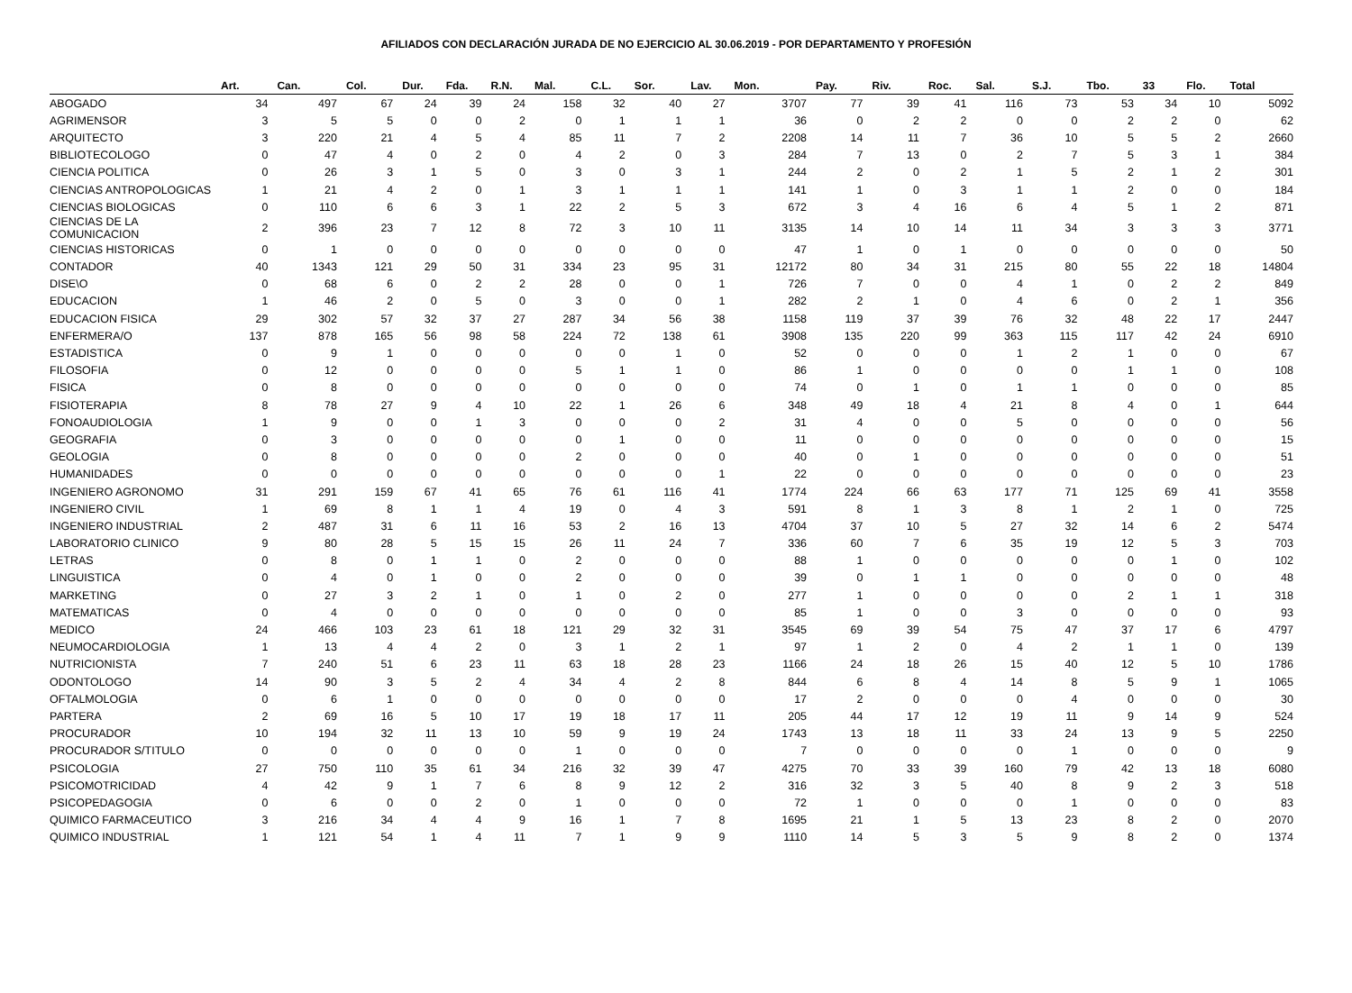AFILIADOS CON DECLARACIÓN JURADA DE NO EJERCICIO AL 30.06.2019 - POR DEPARTAMENTO Y PROFESIÓN
| | Art. | Can. | Col. | Dur. | Fda. | R.N. | Mal. | C.L. | Sor. | Lav. | Mon. | Pay. | Riv. | Roc. | Sal. | S.J. | Tbo. | 33 | Flo. | Total |
| --- | --- | --- | --- | --- | --- | --- | --- | --- | --- | --- | --- | --- | --- | --- | --- | --- | --- | --- | --- | --- |
| ABOGADO | 34 | 497 | 67 | 24 | 39 | 24 | 158 | 32 | 40 | 27 | 3707 | 77 | 39 | 41 | 116 | 73 | 53 | 34 | 10 | 5092 |
| AGRIMENSOR | 3 | 5 | 5 | 0 | 0 | 2 | 0 | 1 | 1 | 1 | 36 | 0 | 2 | 2 | 0 | 0 | 2 | 2 | 0 | 62 |
| ARQUITECTO | 3 | 220 | 21 | 4 | 5 | 4 | 85 | 11 | 7 | 2 | 2208 | 14 | 11 | 7 | 36 | 10 | 5 | 5 | 2 | 2660 |
| BIBLIOTECOLOGO | 0 | 47 | 4 | 0 | 2 | 0 | 4 | 2 | 0 | 3 | 284 | 7 | 13 | 0 | 2 | 7 | 5 | 3 | 1 | 384 |
| CIENCIA POLITICA | 0 | 26 | 3 | 1 | 5 | 0 | 3 | 0 | 3 | 1 | 244 | 2 | 0 | 2 | 1 | 5 | 2 | 1 | 2 | 301 |
| CIENCIAS ANTROPOLOGICAS | 1 | 21 | 4 | 2 | 0 | 1 | 3 | 1 | 1 | 1 | 141 | 1 | 0 | 3 | 1 | 1 | 2 | 0 | 0 | 184 |
| CIENCIAS BIOLOGICAS | 0 | 110 | 6 | 6 | 3 | 1 | 22 | 2 | 5 | 3 | 672 | 3 | 4 | 16 | 6 | 4 | 5 | 1 | 2 | 871 |
| CIENCIAS DE LA COMUNICACION | 2 | 396 | 23 | 7 | 12 | 8 | 72 | 3 | 10 | 11 | 3135 | 14 | 10 | 14 | 11 | 34 | 3 | 3 | 3 | 3771 |
| CIENCIAS HISTORICAS | 0 | 1 | 0 | 0 | 0 | 0 | 0 | 0 | 0 | 0 | 47 | 1 | 0 | 1 | 0 | 0 | 0 | 0 | 0 | 50 |
| CONTADOR | 40 | 1343 | 121 | 29 | 50 | 31 | 334 | 23 | 95 | 31 | 12172 | 80 | 34 | 31 | 215 | 80 | 55 | 22 | 18 | 14804 |
| DISE\O | 0 | 68 | 6 | 0 | 2 | 2 | 28 | 0 | 0 | 1 | 726 | 7 | 0 | 0 | 4 | 1 | 0 | 2 | 2 | 849 |
| EDUCACION | 1 | 46 | 2 | 0 | 5 | 0 | 3 | 0 | 0 | 1 | 282 | 2 | 1 | 0 | 4 | 6 | 0 | 2 | 1 | 356 |
| EDUCACION FISICA | 29 | 302 | 57 | 32 | 37 | 27 | 287 | 34 | 56 | 38 | 1158 | 119 | 37 | 39 | 76 | 32 | 48 | 22 | 17 | 2447 |
| ENFERMERA/O | 137 | 878 | 165 | 56 | 98 | 58 | 224 | 72 | 138 | 61 | 3908 | 135 | 220 | 99 | 363 | 115 | 117 | 42 | 24 | 6910 |
| ESTADISTICA | 0 | 9 | 1 | 0 | 0 | 0 | 0 | 0 | 1 | 0 | 52 | 0 | 0 | 0 | 1 | 2 | 1 | 0 | 0 | 67 |
| FILOSOFIA | 0 | 12 | 0 | 0 | 0 | 0 | 5 | 1 | 1 | 0 | 86 | 1 | 0 | 0 | 0 | 0 | 1 | 1 | 0 | 108 |
| FISICA | 0 | 8 | 0 | 0 | 0 | 0 | 0 | 0 | 0 | 0 | 74 | 0 | 1 | 0 | 1 | 1 | 0 | 0 | 0 | 85 |
| FISIOTERAPIA | 8 | 78 | 27 | 9 | 4 | 10 | 22 | 1 | 26 | 6 | 348 | 49 | 18 | 4 | 21 | 8 | 4 | 0 | 1 | 644 |
| FONOAUDIOLOGIA | 1 | 9 | 0 | 0 | 1 | 3 | 0 | 0 | 0 | 2 | 31 | 4 | 0 | 0 | 5 | 0 | 0 | 0 | 0 | 56 |
| GEOGRAFIA | 0 | 3 | 0 | 0 | 0 | 0 | 0 | 1 | 0 | 0 | 11 | 0 | 0 | 0 | 0 | 0 | 0 | 0 | 0 | 15 |
| GEOLOGIA | 0 | 8 | 0 | 0 | 0 | 0 | 2 | 0 | 0 | 0 | 40 | 0 | 1 | 0 | 0 | 0 | 0 | 0 | 0 | 51 |
| HUMANIDADES | 0 | 0 | 0 | 0 | 0 | 0 | 0 | 0 | 0 | 1 | 22 | 0 | 0 | 0 | 0 | 0 | 0 | 0 | 0 | 23 |
| INGENIERO AGRONOMO | 31 | 291 | 159 | 67 | 41 | 65 | 76 | 61 | 116 | 41 | 1774 | 224 | 66 | 63 | 177 | 71 | 125 | 69 | 41 | 3558 |
| INGENIERO CIVIL | 1 | 69 | 8 | 1 | 1 | 4 | 19 | 0 | 4 | 3 | 591 | 8 | 1 | 3 | 8 | 1 | 2 | 1 | 0 | 725 |
| INGENIERO INDUSTRIAL | 2 | 487 | 31 | 6 | 11 | 16 | 53 | 2 | 16 | 13 | 4704 | 37 | 10 | 5 | 27 | 32 | 14 | 6 | 2 | 5474 |
| LABORATORIO CLINICO | 9 | 80 | 28 | 5 | 15 | 15 | 26 | 11 | 24 | 7 | 336 | 60 | 7 | 6 | 35 | 19 | 12 | 5 | 3 | 703 |
| LETRAS | 0 | 8 | 0 | 1 | 1 | 0 | 2 | 0 | 0 | 0 | 88 | 1 | 0 | 0 | 0 | 0 | 0 | 1 | 0 | 102 |
| LINGUISTICA | 0 | 4 | 0 | 1 | 0 | 0 | 2 | 0 | 0 | 0 | 39 | 0 | 1 | 1 | 0 | 0 | 0 | 0 | 0 | 48 |
| MARKETING | 0 | 27 | 3 | 2 | 1 | 0 | 1 | 0 | 2 | 0 | 277 | 1 | 0 | 0 | 0 | 0 | 2 | 1 | 1 | 318 |
| MATEMATICAS | 0 | 4 | 0 | 0 | 0 | 0 | 0 | 0 | 0 | 0 | 85 | 1 | 0 | 0 | 3 | 0 | 0 | 0 | 0 | 93 |
| MEDICO | 24 | 466 | 103 | 23 | 61 | 18 | 121 | 29 | 32 | 31 | 3545 | 69 | 39 | 54 | 75 | 47 | 37 | 17 | 6 | 4797 |
| NEUMOCARDIOLOGIA | 1 | 13 | 4 | 4 | 2 | 0 | 3 | 1 | 2 | 1 | 97 | 1 | 2 | 0 | 4 | 2 | 1 | 1 | 0 | 139 |
| NUTRICIONISTA | 7 | 240 | 51 | 6 | 23 | 11 | 63 | 18 | 28 | 23 | 1166 | 24 | 18 | 26 | 15 | 40 | 12 | 5 | 10 | 1786 |
| ODONTOLOGO | 14 | 90 | 3 | 5 | 2 | 4 | 34 | 4 | 2 | 8 | 844 | 6 | 8 | 4 | 14 | 8 | 5 | 9 | 1 | 1065 |
| OFTALMOLOGIA | 0 | 6 | 1 | 0 | 0 | 0 | 0 | 0 | 0 | 0 | 17 | 2 | 0 | 0 | 0 | 4 | 0 | 0 | 0 | 30 |
| PARTERA | 2 | 69 | 16 | 5 | 10 | 17 | 19 | 18 | 17 | 11 | 205 | 44 | 17 | 12 | 19 | 11 | 9 | 14 | 9 | 524 |
| PROCURADOR | 10 | 194 | 32 | 11 | 13 | 10 | 59 | 9 | 19 | 24 | 1743 | 13 | 18 | 11 | 33 | 24 | 13 | 9 | 5 | 2250 |
| PROCURADOR S/TITULO | 0 | 0 | 0 | 0 | 0 | 0 | 1 | 0 | 0 | 0 | 7 | 0 | 0 | 0 | 0 | 1 | 0 | 0 | 0 | 9 |
| PSICOLOGIA | 27 | 750 | 110 | 35 | 61 | 34 | 216 | 32 | 39 | 47 | 4275 | 70 | 33 | 39 | 160 | 79 | 42 | 13 | 18 | 6080 |
| PSICOMOTRICIDAD | 4 | 42 | 9 | 1 | 7 | 6 | 8 | 9 | 12 | 2 | 316 | 32 | 3 | 5 | 40 | 8 | 9 | 2 | 3 | 518 |
| PSICOPEDAGOGIA | 0 | 6 | 0 | 0 | 2 | 0 | 1 | 0 | 0 | 0 | 72 | 1 | 0 | 0 | 0 | 1 | 0 | 0 | 0 | 83 |
| QUIMICO FARMACEUTICO | 3 | 216 | 34 | 4 | 4 | 9 | 16 | 1 | 7 | 8 | 1695 | 21 | 1 | 5 | 13 | 23 | 8 | 2 | 0 | 2070 |
| QUIMICO INDUSTRIAL | 1 | 121 | 54 | 1 | 4 | 11 | 7 | 1 | 9 | 9 | 1110 | 14 | 5 | 3 | 5 | 9 | 8 | 2 | 0 | 1374 |